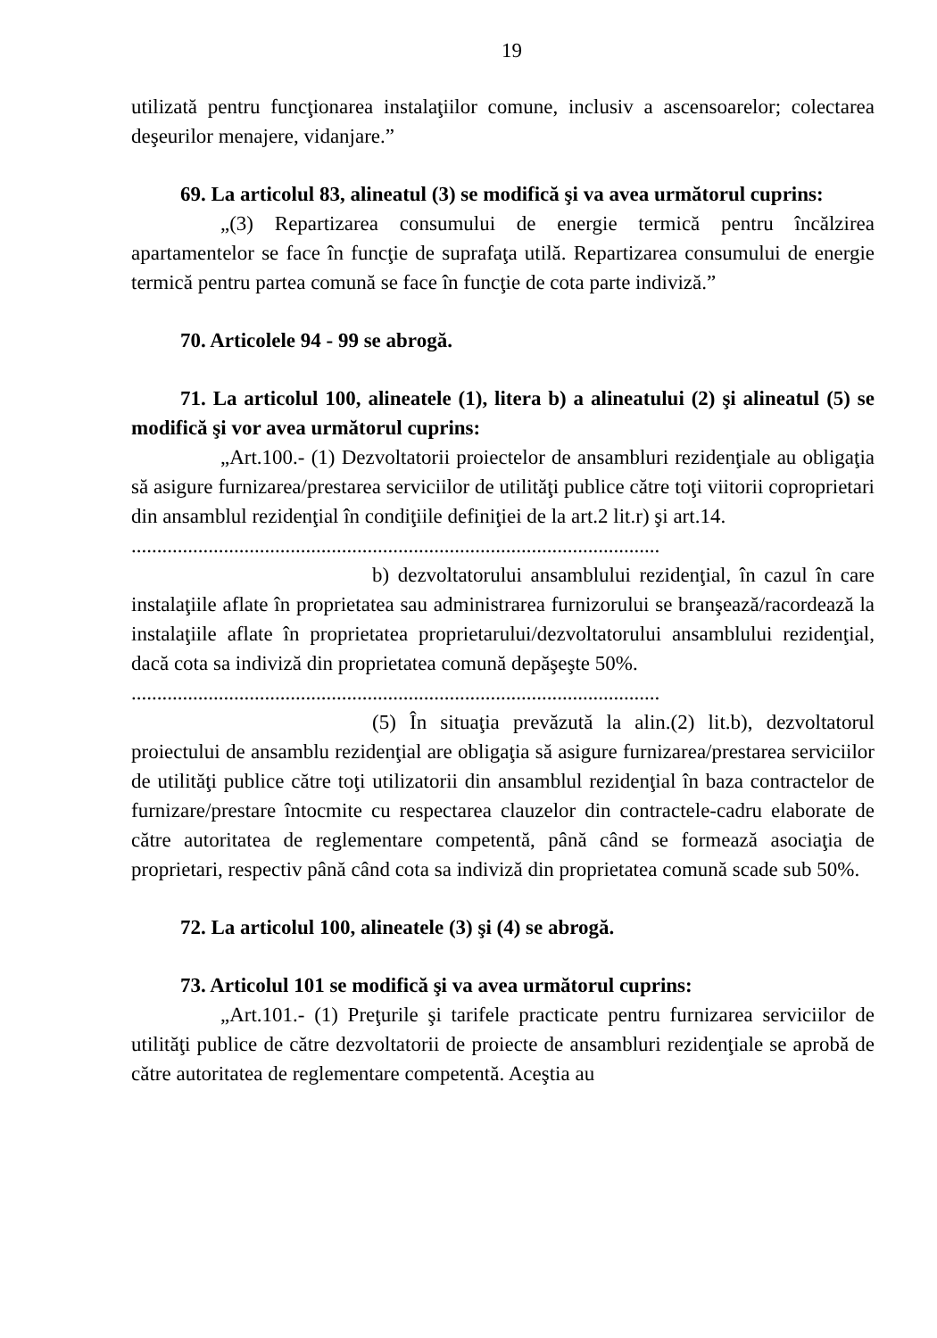19
utilizată pentru funcţionarea instalaţiilor comune, inclusiv a ascensoarelor; colectarea deşeurilor menajere, vidanjare.”
69. La articolul 83, alineatul (3) se modifică şi va avea următorul cuprins:
„(3) Repartizarea consumului de energie termică pentru încălzirea apartamentelor se face în funcţie de suprafaţa utilă. Repartizarea consumului de energie termică pentru partea comună se face în funcţie de cota parte indiviză.”
70. Articolele 94 - 99 se abrogă.
71. La articolul 100, alineatele (1), litera b) a alineatului (2) şi alineatul (5) se modifică şi vor avea următorul cuprins:
„Art.100.- (1) Dezvoltatorii proiectelor de ansambluri rezidenţiale au obligaţia să asigure furnizarea/prestarea serviciilor de utilităţi publice către toţi viitorii coproprietari din ansamblul rezidenţial în condiţiile definiţiei de la art.2 lit.r) şi art.14.
.......................................................................................................
b) dezvoltatorului ansamblului rezidenţial, în cazul în care instalaţiile aflate în proprietatea sau administrarea furnizorului se branşează/racordează la instalaţiile aflate în proprietatea proprietarului/dezvoltatorului ansamblului rezidenţial, dacă cota sa indiviză din proprietatea comună depăşeşte 50%.
.......................................................................................................
(5) În situaţia prevăzută la alin.(2) lit.b), dezvoltatorul proiectului de ansamblu rezidenţial are obligaţia să asigure furnizarea/prestarea serviciilor de utilităţi publice către toţi utilizatorii din ansamblul rezidenţial în baza contractelor de furnizare/prestare întocmite cu respectarea clauzelor din contractele-cadru elaborate de către autoritatea de reglementare competentă, până când se formează asociaţia de proprietari, respectiv până când cota sa indiviză din proprietatea comună scade sub 50%.
72. La articolul 100, alineatele (3) şi (4) se abrogă.
73. Articolul 101 se modifică şi va avea următorul cuprins:
„Art.101.- (1) Preţurile şi tarifele practicate pentru furnizarea serviciilor de utilităţi publice de către dezvoltatorii de proiecte de ansambluri rezidenţiale se aprobă de către autoritatea de reglementare competentă. Aceştia au